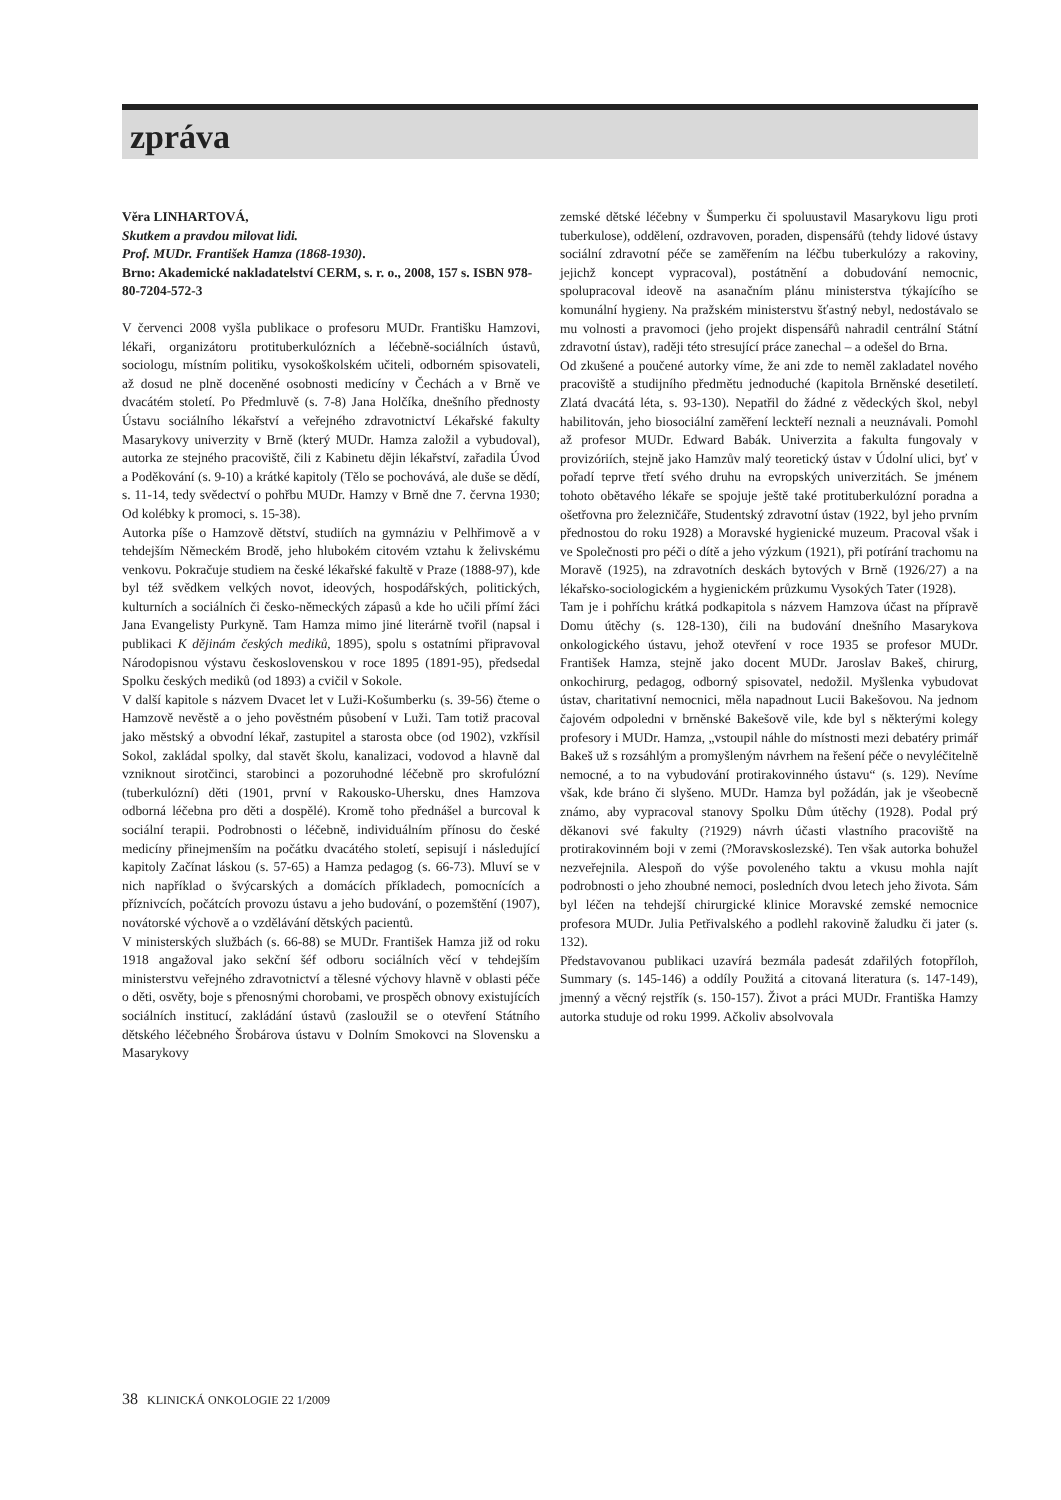zpráva
Věra LINHARTOVÁ,
Skutkem a pravdou milovat lidi.
Prof. MUDr. František Hamza (1868-1930).
Brno: Akademické nakladatelství CERM, s. r. o., 2008, 157 s. ISBN 978-80-7204-572-3
V červenci 2008 vyšla publikace o profesoru MUDr. Františku Hamzovi, lékaři, organizátoru protituberkulózních a léčebně-sociálních ústavů, sociologu, místním politiku, vysokoškolském učiteli, odborném spisovateli, až dosud ne plně doceněné osobnosti medicíny v Čechách a v Brně ve dvacátém století. Po Předmluvě (s. 7-8) Jana Holčíka, dnešního přednosty Ústavu sociálního lékařství a veřejného zdravotnictví Lékařské fakulty Masarykovy univerzity v Brně (který MUDr. Hamza založil a vybudoval), autorka ze stejného pracoviště, čili z Kabinetu dějin lékařství, zařadila Úvod a Poděkování (s. 9-10) a krátké kapitoly (Tělo se pochovává, ale duše se dědí, s. 11-14, tedy svědectví o pohřbu MUDr. Hamzy v Brně dne 7. června 1930; Od kolébky k promoci, s. 15-38).
Autorka píše o Hamzově dětství, studiích na gymnáziu v Pelhřimově a v tehdejším Německém Brodě, jeho hlubokém citovém vztahu k želivskému venkovu. Pokračuje studiem na české lékařské fakultě v Praze (1888-97), kde byl též svědkem velkých novot, ideových, hospodářských, politických, kulturních a sociálních či česko-německých zápasů a kde ho učili přímí žáci Jana Evangelisty Purkyně. Tam Hamza mimo jiné literárně tvořil (napsal i publikaci K dějinám českých mediků, 1895), spolu s ostatními připravoval Národopisnou výstavu československou v roce 1895 (1891-95), předsedal Spolku českých mediků (od 1893) a cvičil v Sokole.
V další kapitole s názvem Dvacet let v Luži-Košumberku (s. 39-56) čteme o Hamzově nevěstě a o jeho pověstném působení v Luži. Tam totiž pracoval jako městský a obvodní lékař, zastupitel a starosta obce (od 1902), vzkřísil Sokol, zakládal spolky, dal stavět školu, kanalizaci, vodovod a hlavně dal vzniknout sirotčinci, starobinci a pozoruhodné léčebně pro skrofulózní (tuberkulózní) děti (1901, první v Rakousko-Uhersku, dnes Hamzova odborná léčebna pro děti a dospělé). Kromě toho přednášel a burcoval k sociální terapii. Podrobnosti o léčebně, individuálním přínosu do české medicíny přinejmenším na počátku dvacátého století, sepisují i následující kapitoly Začínat láskou (s. 57-65) a Hamza pedagog (s. 66-73). Mluví se v nich například o švýcarských a domácích příkladech, pomocnících a příznivcích, počátcích provozu ústavu a jeho budování, o pozemštění (1907), novátorské výchově a o vzdělávání dětských pacientů.
V ministerských službách (s. 66-88) se MUDr. František Hamza již od roku 1918 angažoval jako sekční šéf odboru sociálních věcí v tehdejším ministerstvu veřejného zdravotnictví a tělesné výchovy hlavně v oblasti péče o děti, osvěty, boje s přenosnými chorobami, ve prospěch obnovy existujících sociálních institucí, zakládání ústavů (zasloužil se o otevření Státního dětského léčebného Šrobárova ústavu v Dolním Smokovci na Slovensku a Masarykovy
zemské dětské léčebny v Šumperku či spoluustavil Masarykovu ligu proti tuberkulose), oddělení, ozdravoven, poraden, dispensářů (tehdy lidové ústavy sociální zdravotní péče se zaměřením na léčbu tuberkulózy a rakoviny, jejichž koncept vypracoval), postátnění a dobudování nemocnic, spolupracoval ideově na asanačním plánu ministerstva týkajícího se komunální hygieny. Na pražském ministerstvu šťastný nebyl, nedostávalo se mu volnosti a pravomoci (jeho projekt dispensářů nahradil centrální Státní zdravotní ústav), raději této stresující práce zanechal – a odešel do Brna.
Od zkušené a poučené autorky víme, že ani zde to neměl zakladatel nového pracoviště a studijního předmětu jednoduché (kapitola Brněnské desetiletí. Zlatá dvacátá léta, s. 93-130). Nepatřil do žádné z vědeckých škol, nebyl habilitován, jeho biosociální zaměření leckteří neznali a neuznávali. Pomohl až profesor MUDr. Edward Babák. Univerzita a fakulta fungovaly v provizóriích, stejně jako Hamzův malý teoretický ústav v Údolní ulici, byť v pořadí teprve třetí svého druhu na evropských univerzitách. Se jménem tohoto obětavého lékaře se spojuje ještě také protituberkulózní poradna a ošetřovna pro železničáře, Studentský zdravotní ústav (1922, byl jeho prvním přednostou do roku 1928) a Moravské hygienické muzeum. Pracoval však i ve Společnosti pro péči o dítě a jeho výzkum (1921), při potírání trachomu na Moravě (1925), na zdravotních deskách bytových v Brně (1926/27) a na lékařsko-sociologickém a hygienickém průzkumu Vysokých Tater (1928).
Tam je i pohříchu krátká podkapitola s názvem Hamzova účast na přípravě Domu útěchy (s. 128-130), čili na budování dnešního Masarykova onkologického ústavu, jehož otevření v roce 1935 se profesor MUDr. František Hamza, stejně jako docent MUDr. Jaroslav Bakeš, chirurg, onkochirurg, pedagog, odborný spisovatel, nedožil. Myšlenka vybudovat ústav, charitativní nemocnici, měla napadnout Lucii Bakešovou. Na jednom čajovém odpoledni v brněnské Bakešově vile, kde byl s některými kolegy profesory i MUDr. Hamza, „vstoupil náhle do místnosti mezi debatéry primář Bakeš už s rozsáhlým a promyšleným návrhem na řešení péče o nevyléčitelně nemocné, a to na vybudování protirakovinného ústavu“ (s. 129). Nevíme však, kde bráno či slyšeno. MUDr. Hamza byl požádán, jak je všeobecně známo, aby vypracoval stanovy Spolku Dům útěchy (1928). Podal prý děkanovi své fakulty (?1929) návrh účasti vlastního pracoviště na protirakovinném boji v zemi (?Moravskoslezské). Ten však autorka bohužel nezveřejnila. Alespoň do výše povoleného taktu a vkusu mohla najít podrobnosti o jeho zhoubné nemoci, posledních dvou letech jeho života. Sám byl léčen na tehdejší chirurgické klinice Moravské zemské nemocnice profesora MUDr. Julia Petřivalského a podlehl rakovině žaludku či jater (s. 132).
Představovanou publikaci uzavírá bezmála padesát zdařilých fotopříloh, Summary (s. 145-146) a oddíly Použitá a citovaná literatura (s. 147-149), jmenný a věcný rejstřík (s. 150-157). Život a práci MUDr. Františka Hamzy autorka studuje od roku 1999. Ačkoliv absolvovala
38 KLINICKÁ ONKOLOGIE 22 1/2009